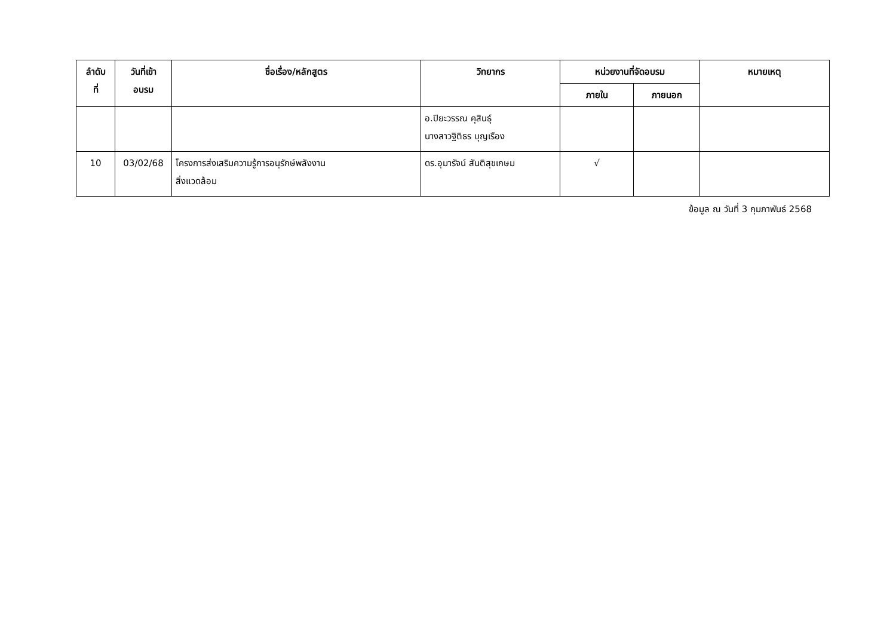| ลำดับ ที่ | วันที่เข้า อบรม | ชื่อเรื่อง/หลักสูตร | วิทยากร | หน่วยงานที่จัดอบรม | | หมายเหตุ |
| --- | --- | --- | --- | --- | --- | --- |
| | | | | ภายใน | ภายนอก | |
| | | | อ.ปิยะวรรณ คุสินธุ์ นางสาวฐิติธร บุญเรือง | | | |
| 10 | 03/02/68 | โครงการส่งเสริมความรู้การอนุรักษ์พลังงาน สิ่งแวดล้อม | ดร.อุมารัจน์ สันติสุขเกษม | √ | | |
ข้อมูล ณ วันที่ 3 กุมภาพันธ์ 2568